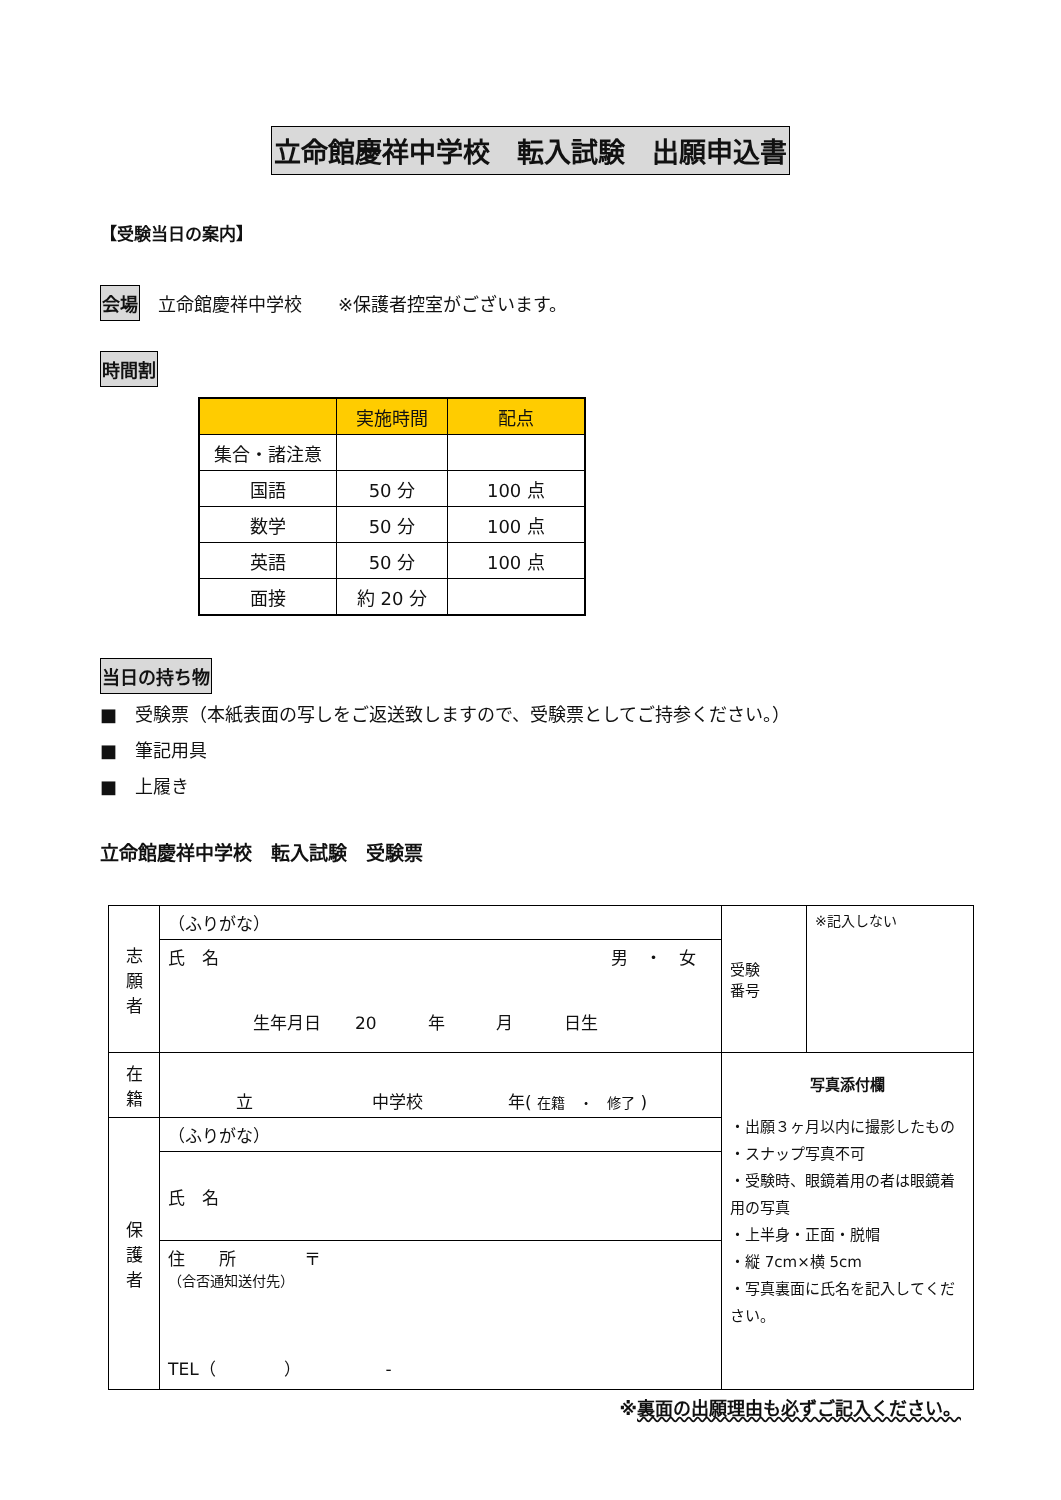立命館慶祥中学校　転入試験　出願申込書
【受験当日の案内】
会場　立命館慶祥中学校　　※保護者控室がございます。
時間割
| | 実施時間 | 配点 |
| --- | --- | --- |
| 集合・諸注意 | | |
| 国語 | 50 分 | 100 点 |
| 数学 | 50 分 | 100 点 |
| 英語 | 50 分 | 100 点 |
| 面接 | 約 20 分 | |
当日の持ち物
■　受験票（本紙表面の写しをご返送致しますので、受験票としてご持参ください。）
■　筆記用具
■　上履き
立命館慶祥中学校　転入試験　受験票
| 志 願 者 | （ふりがな） | 受験 番号 | ※記入しない |
| | 氏 名 男 ・ 女 生年月日 20 年 月 日生 | | |
| 在 籍 | 立 中学校 年( 在籍 ・ 修了 ) | 写真添付欄 ・出願３ヶ月以内に撮影したもの ・スナップ写真不可 ・受験時、眼鏡着用の者は眼鏡着用の写真 ・上半身・正面・脱帽 ・縦 7cm×横 5cm ・写真裏面に氏名を記入してください。 | |
| 保 護 者 | （ふりがな） | | |
| | 氏 名 | | |
| | 住 所 〒 （合否通知送付先） TEL（ ） - | | |
※裏面の出願理由も必ずご記入ください。